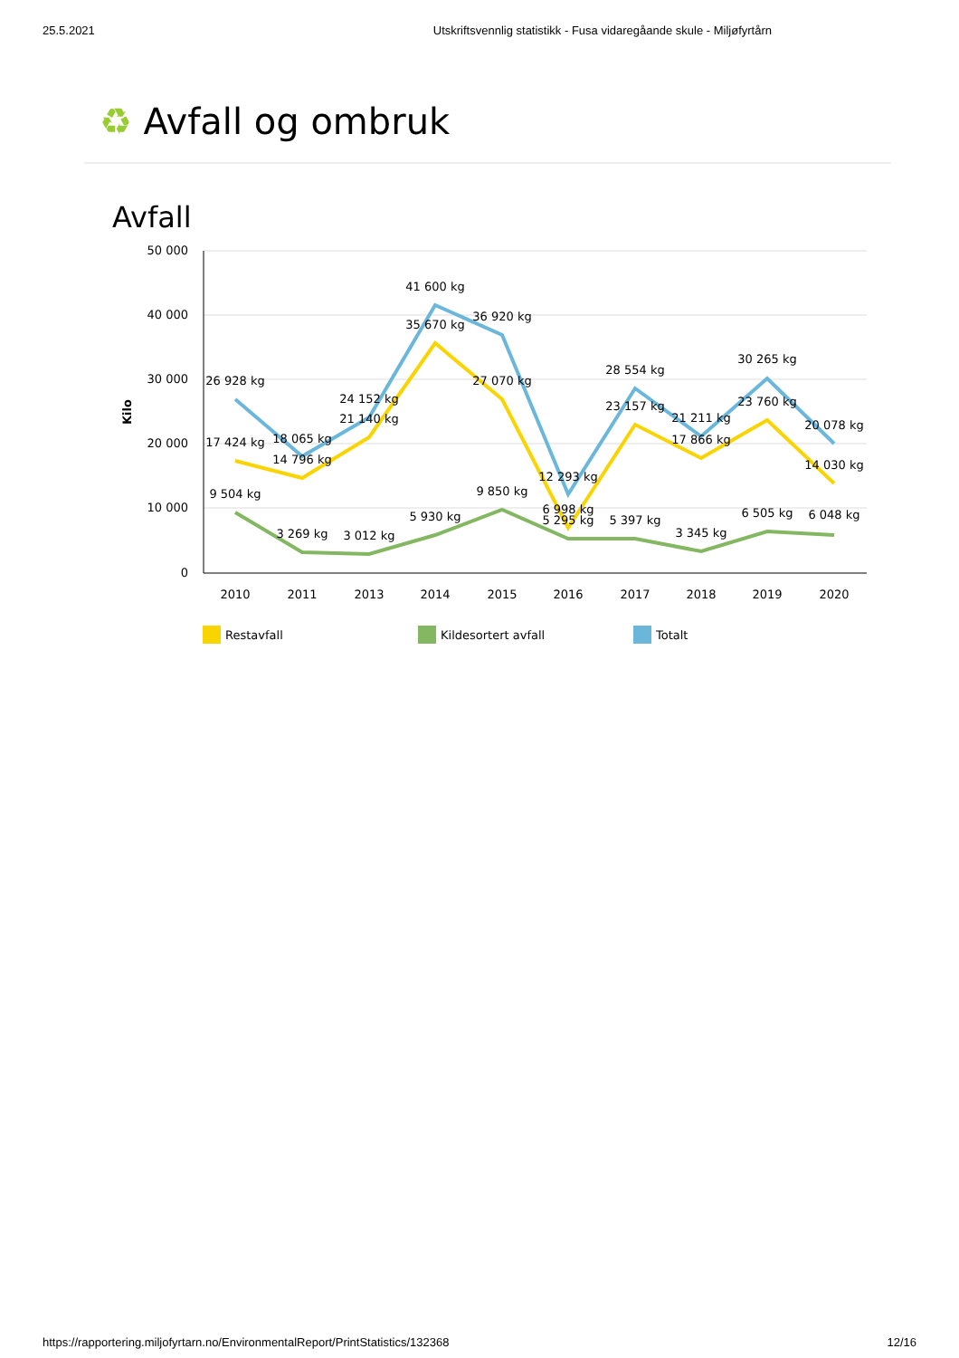25.5.2021 Utskriftsvennlig statistikk - Fusa vidaregåande skule - Miljøfyrtårn
♻ Avfall og ombruk
Avfall
50 000
40 000
30 000
20 000
10 000
0
Kilo
2010
2011
2013
2014
2015
2016
2017
2018
2019
2020
26 928 kg
18 065 kg
24 152 kg
41 600 kg
36 920 kg
12 293 kg
28 554 kg
21 211 kg
30 265 kg
20 078 kg
17 424 kg
14 796 kg
21 140 kg
35 670 kg
27 070 kg
6 998 kg
23 157 kg
17 866 kg
23 760 kg
14 030 kg
9 504 kg
3 269 kg
3 012 kg
5 930 kg
9 850 kg
5 295 kg
5 397 kg
3 345 kg
6 505 kg
6 048 kg
Restavfall
Kildesortert avfall
Totalt
https://rapportering.miljofyrtarn.no/EnvironmentalReport/PrintStatistics/132368 12/16